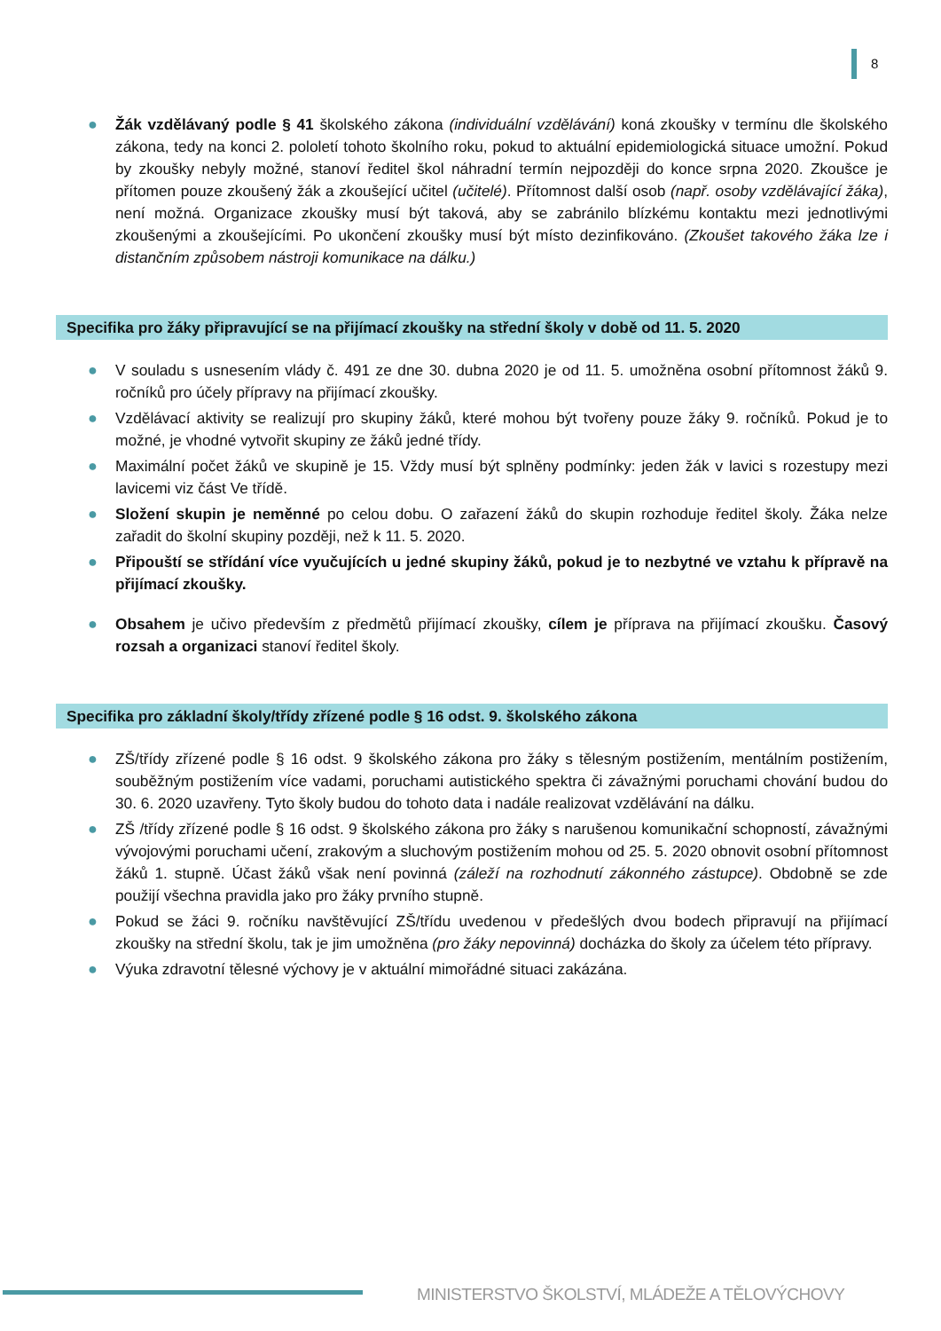8
● Žák vzdělávaný podle § 41 školského zákona (individuální vzdělávání) koná zkoušky v termínu dle školského zákona, tedy na konci 2. pololetí tohoto školního roku, pokud to aktuální epidemiologická situace umožní. Pokud by zkoušky nebyly možné, stanoví ředitel škol náhradní termín nejpozději do konce srpna 2020. Zkoušce je přítomen pouze zkoušený žák a zkoušející učitel (učitelé). Přítomnost další osob (např. osoby vzdělávající žáka), není možná. Organizace zkoušky musí být taková, aby se zabránilo blízkému kontaktu mezi jednotlivými zkoušenými a zkoušejícími. Po ukončení zkoušky musí být místo dezinfikováno. (Zkoušet takového žáka lze i distančním způsobem nástroji komunikace na dálku.)
Specifika pro žáky připravující se na přijímací zkoušky na střední školy v době od 11. 5. 2020
● V souladu s usnesením vlády č. 491 ze dne 30. dubna 2020 je od 11. 5. umožněna osobní přítomnost žáků 9. ročníků pro účely přípravy na přijímací zkoušky.
● Vzdělávací aktivity se realizují pro skupiny žáků, které mohou být tvořeny pouze žáky 9. ročníků. Pokud je to možné, je vhodné vytvořit skupiny ze žáků jedné třídy.
● Maximální počet žáků ve skupině je 15. Vždy musí být splněny podmínky: jeden žák v lavici s rozestupy mezi lavicemi viz část Ve třídě.
● Složení skupin je neměnné po celou dobu. O zařazení žáků do skupin rozhoduje ředitel školy. Žáka nelze zařadit do školní skupiny později, než k 11. 5. 2020.
● Připouští se střídání více vyučujících u jedné skupiny žáků, pokud je to nezbytné ve vztahu k přípravě na přijímací zkoušky.
● Obsahem je učivo především z předmětů přijímací zkoušky, cílem je příprava na přijímací zkoušku. Časový rozsah a organizaci stanoví ředitel školy.
Specifika pro základní školy/třídy zřízené podle § 16 odst. 9. školského zákona
● ZŠ/třídy zřízené podle § 16 odst. 9 školského zákona pro žáky s tělesným postižením, mentálním postižením, souběžným postižením více vadami, poruchami autistického spektra či závažnými poruchami chování budou do 30. 6. 2020 uzavřeny. Tyto školy budou do tohoto data i nadále realizovat vzdělávání na dálku.
● ZŠ /třídy zřízené podle § 16 odst. 9 školského zákona pro žáky s narušenou komunikační schopností, závažnými vývojovými poruchami učení, zrakovým a sluchovým postižením mohou od 25. 5. 2020 obnovit osobní přítomnost žáků 1. stupně. Účast žáků však není povinná (záleží na rozhodnutí zákonného zástupce). Obdobně se zde použijí všechna pravidla jako pro žáky prvního stupně.
● Pokud se žáci 9. ročníku navštěvující ZŠ/třídu uvedenou v předešlých dvou bodech připravují na přijímací zkoušky na střední školu, tak je jim umožněna (pro žáky nepovinná) docházka do školy za účelem této přípravy.
● Výuka zdravotní tělesné výchovy je v aktuální mimořádné situaci zakázána.
MINISTERSTVO ŠKOLSTVÍ, MLÁDEŽE A TĚLOVÝCHOVY